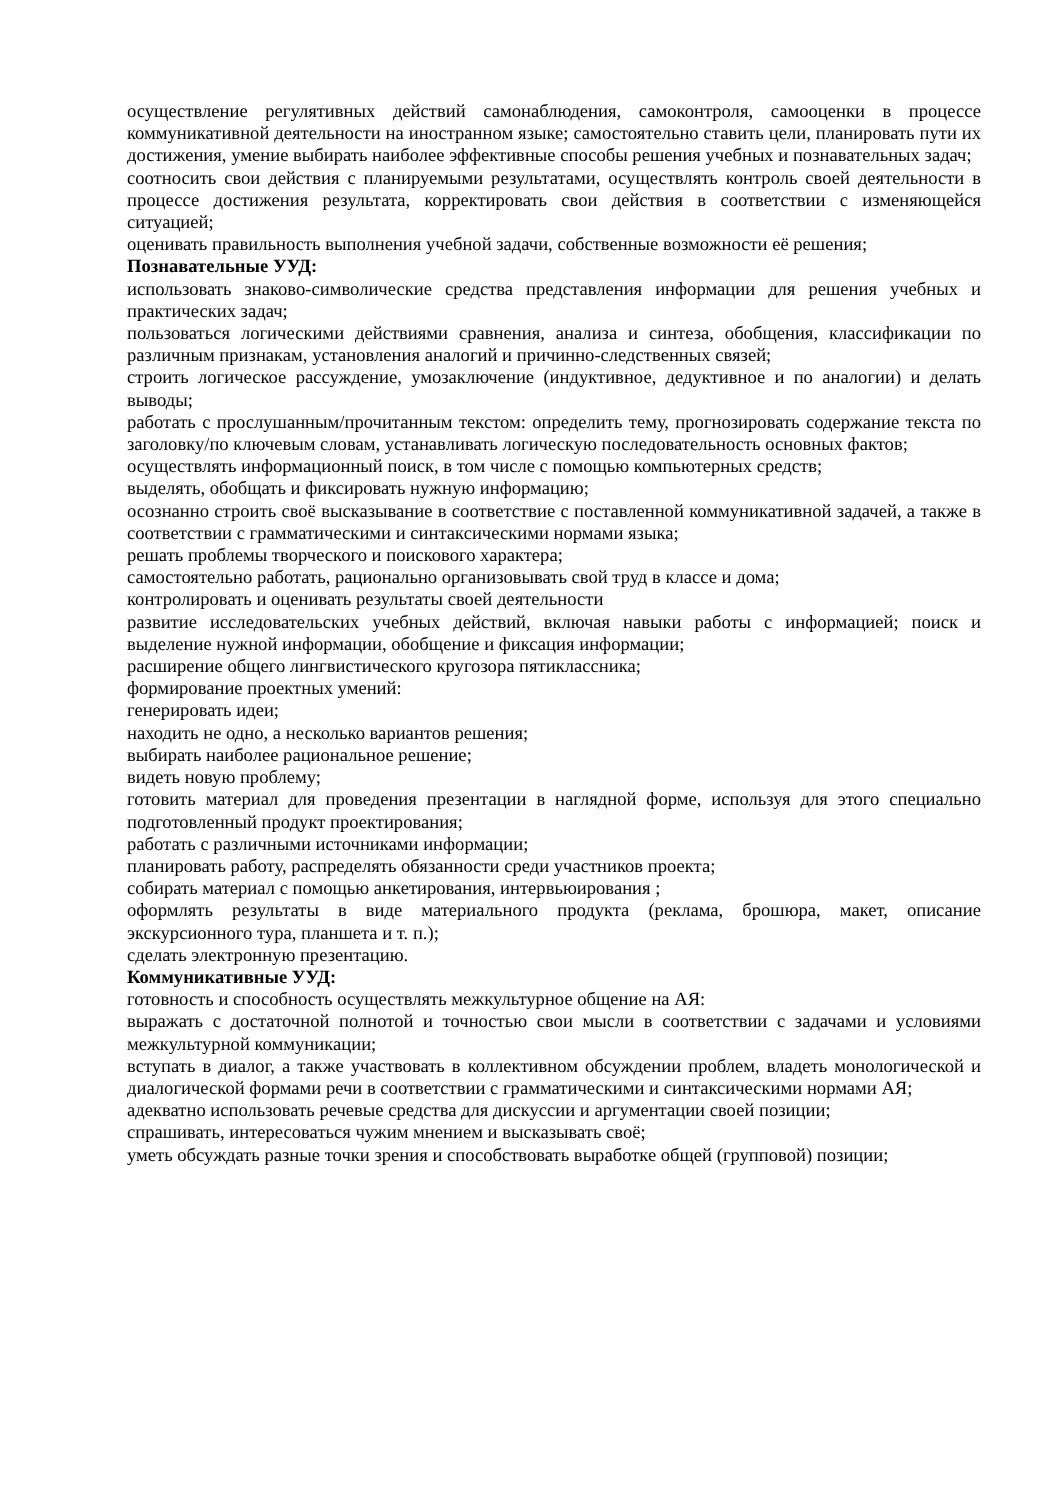осуществление регулятивных действий самонаблюдения, самоконтроля, самооценки в процессе коммуникативной деятельности на иностранном языке; самостоятельно ставить цели, планировать пути их достижения, умение выбирать наиболее эффективные способы решения учебных и познавательных задач;
соотносить свои действия с планируемыми результатами, осуществлять контроль своей деятельности в процессе достижения результата, корректировать свои действия в соответствии с изменяющейся ситуацией;
оценивать правильность выполнения учебной задачи, собственные возможности её решения;
Познавательные УУД:
использовать знаково-символические средства представления информации для решения учебных и практических задач;
пользоваться логическими действиями сравнения, анализа и синтеза, обобщения, классификации по различным признакам, установления аналогий и причинно-следственных связей;
строить логическое рассуждение, умозаключение (индуктивное, дедуктивное и по аналогии) и делать выводы;
работать с прослушанным/прочитанным текстом: определить тему, прогнозировать содержание текста по заголовку/по ключевым словам, устанавливать логическую последовательность основных фактов;
осуществлять информационный поиск, в том числе с помощью компьютерных средств;
выделять, обобщать и фиксировать нужную информацию;
осознанно строить своё высказывание в соответствие с поставленной коммуникативной задачей, а также в соответствии с грамматическими и синтаксическими нормами языка;
решать проблемы творческого и поискового характера;
самостоятельно работать, рационально организовывать свой труд в классе и дома;
контролировать и оценивать результаты своей деятельности
развитие исследовательских учебных действий, включая навыки работы с информацией; поиск и выделение нужной информации, обобщение и фиксация информации;
расширение общего лингвистического кругозора пятиклассника;
формирование проектных умений:
генерировать идеи;
находить не одно, а несколько вариантов решения;
выбирать наиболее рациональное решение;
видеть новую проблему;
готовить материал для проведения презентации в наглядной форме, используя для этого специально подготовленный продукт проектирования;
работать с различными источниками информации;
планировать работу, распределять обязанности среди участников проекта;
собирать материал с помощью анкетирования, интервьюирования ;
оформлять результаты в виде материального продукта (реклама, брошюра, макет, описание экскурсионного тура, планшета и т. п.);
сделать электронную презентацию.
Коммуникативные УУД:
готовность и способность осуществлять межкультурное общение на АЯ:
выражать с достаточной полнотой и точностью свои мысли в соответствии с задачами и условиями межкультурной коммуникации;
вступать в диалог, а также участвовать в коллективном обсуждении проблем, владеть монологической и диалогической формами речи в соответствии с грамматическими и синтаксическими нормами АЯ;
адекватно использовать речевые средства для дискуссии и аргументации своей позиции;
спрашивать, интересоваться чужим мнением и высказывать своё;
уметь обсуждать разные точки зрения и способствовать выработке общей (групповой) позиции;